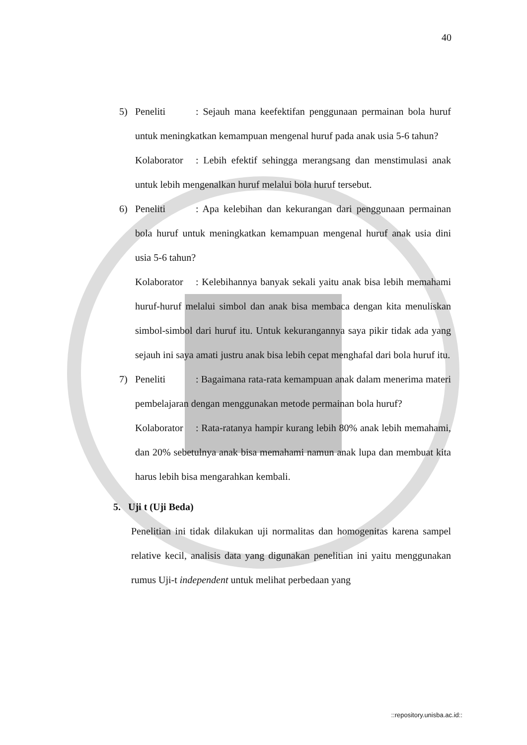40
5) Peneliti: Sejauh mana keefektifan penggunaan permainan bola huruf untuk meningkatkan kemampuan mengenal huruf pada anak usia 5-6 tahun?
Kolaborator: Lebih efektif sehingga merangsang dan menstimulasi anak untuk lebih mengenalkan huruf melalui bola huruf tersebut.
6) Peneliti: Apa kelebihan dan kekurangan dari penggunaan permainan bola huruf untuk meningkatkan kemampuan mengenal huruf anak usia dini usia 5-6 tahun?
Kolaborator: Kelebihannya banyak sekali yaitu anak bisa lebih memahami huruf-huruf melalui simbol dan anak bisa membaca dengan kita menuliskan simbol-simbol dari huruf itu. Untuk kekurangannya saya pikir tidak ada yang sejauh ini saya amati justru anak bisa lebih cepat menghafal dari bola huruf itu.
7) Peneliti: Bagaimana rata-rata kemampuan anak dalam menerima materi pembelajaran dengan menggunakan metode permainan bola huruf?
Kolaborator: Rata-ratanya hampir kurang lebih 80% anak lebih memahami, dan 20% sebetulnya anak bisa memahami namun anak lupa dan membuat kita harus lebih bisa mengarahkan kembali.
5. Uji t (Uji Beda)
Penelitian ini tidak dilakukan uji normalitas dan homogenitas karena sampel relative kecil, analisis data yang digunakan penelitian ini yaitu menggunakan rumus Uji-t independent untuk melihat perbedaan yang
::repository.unisba.ac.id::